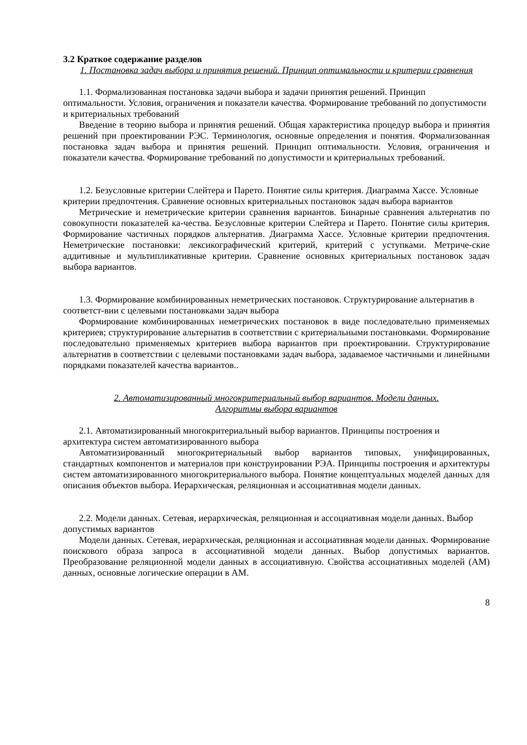3.2 Краткое содержание разделов
1. Постановка задач выбора и принятия решений. Принцип оптимальности и критерии сравнения
1.1. Формализованная постановка задачи выбора и задачи принятия решений. Принцип оптимальности. Условия, ограничения и показатели качества. Формирование требований по допустимости и критериальных требований
Введение в теорию выбора и принятия решений. Общая характеристика процедур выбора и принятия решений при проектировании РЭС. Терминология, основные определения и понятия. Формализованная постановка задач выбора и принятия решений. Принцип оптимальности. Условия, ограничения и показатели качества. Формирование требований по допустимости и критериальных требований.
1.2. Безусловные критерии Слейтера и Парето. Понятие силы критерия. Диаграмма Хассе. Условные критерии предпочтения. Сравнение основных критериальных постановок задач выбора вариантов
Метрические и неметрические критерии сравнения вариантов. Бинарные сравнения альтернатив по совокупности показателей ка-чества. Безусловные критерии Слейтера и Парето. Понятие силы критерия. Формирование частичных порядков альтернатив. Диаграмма Хассе. Условные критерии предпочтения. Неметрические постановки: лексикографический критерий, критерий с уступками. Метриче-ские аддитивные и мультипликативные критерии. Сравнение основных критериальных постановок задач выбора вариантов.
1.3. Формирование комбинированных неметрических постановок. Структурирование альтернатив в соответст-вии с целевыми постановками задач выбора
Формирование комбинированных неметрических постановок в виде последовательно применяемых критериев; структурирование альтернатив в соответствии с критериальными постановками. Формирование последовательно применяемых критериев выбора вариантов при проектировании. Структурирование альтернатив в соответствии с целевыми постановками задач выбора, задаваемое частичными и линейными порядками показателей качества вариантов..
2. Автоматизированный многокритериальный выбор вариантов. Модели данных.
Алгоритмы выбора вариантов
2.1. Автоматизированный многокритериальный выбор вариантов. Принципы построения и архитектура систем автоматизированного выбора
Автоматизированный многокритериальный выбор вариантов типовых, унифицированных, стандартных компонентов и материалов при конструировании РЭА. Принципы построения и архитектуры систем автоматизированного многокритериального выбора. Понятие концептуальных моделей данных для описания объектов выбора. Иерархическая, реляционная и ассоциативная модели данных.
2.2. Модели данных. Сетевая, иерархическая, реляционная и ассоциативная модели данных. Выбор допустимых вариантов
Модели данных. Сетевая, иерархическая, реляционная и ассоциативная модели данных. Формирование поискового образа запроса в ассоциативной модели данных. Выбор допустимых вариантов. Преобразование реляционной модели данных в ассоциативную. Свойства ассоциативных моделей (АМ) данных, основные логические операции в АМ.
8